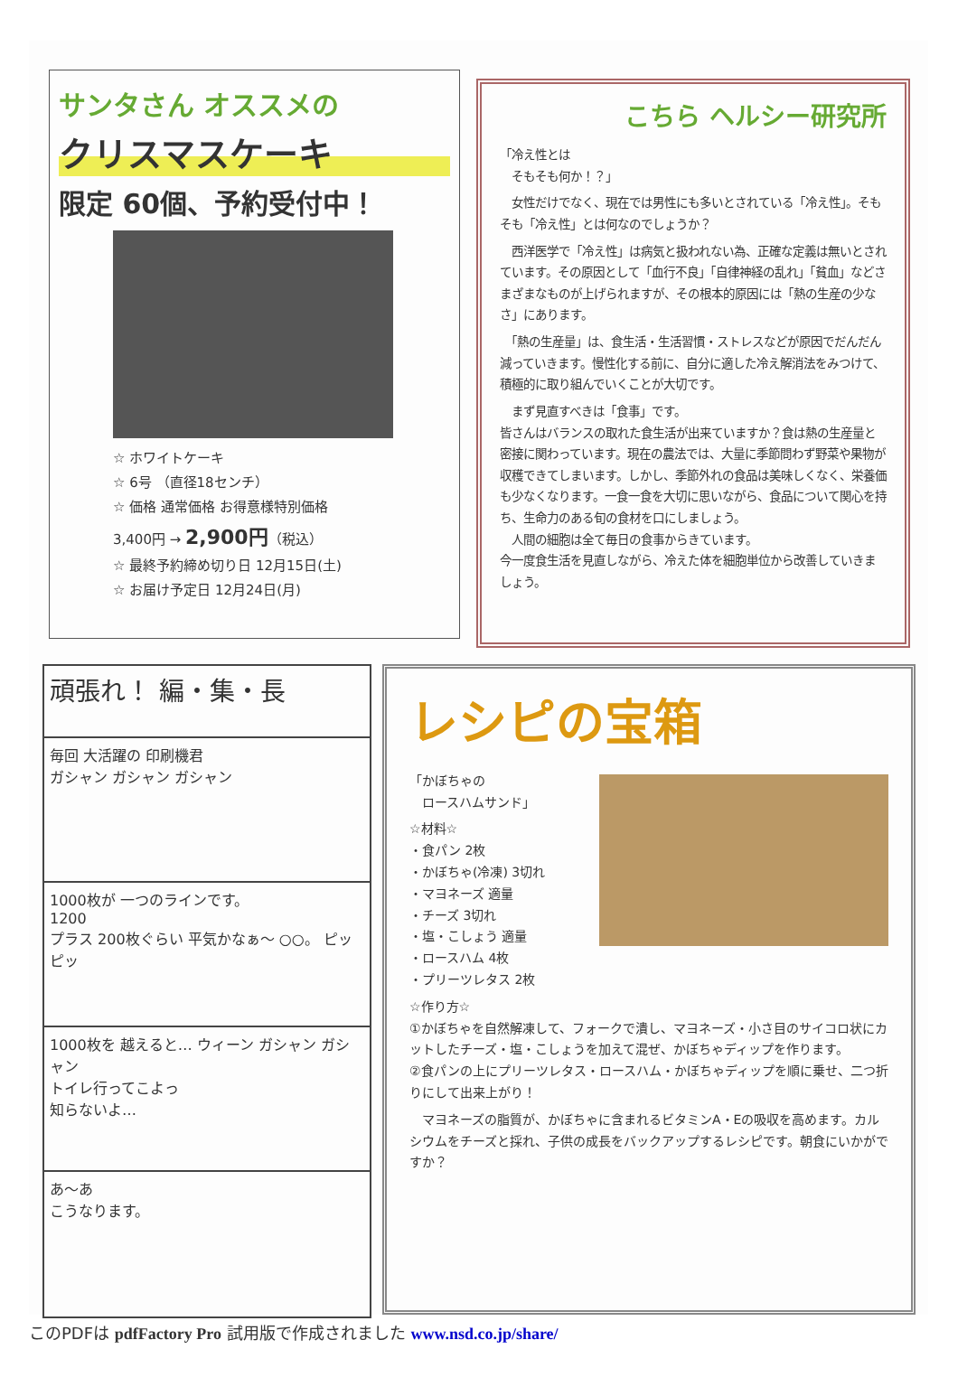サンタさん オススメの
クリスマスケーキ
限定 60個、予約受付中！
☆ ホワイトケーキ
☆ 6号 （直径18センチ）
☆ 価格 通常価格 お得意様特別価格
3,400円 → 2,900円（税込）
☆ 最終予約締め切り日 12月15日(土)
☆ お届け予定日 12月24日(月)
こちら ヘルシー研究所
「冷え性とは
　そもそも何か！？」
　女性だけでなく、現在では男性にも多いとされている「冷え性」。そもそも「冷え性」とは何なのでしょうか？
　西洋医学で「冷え性」は病気と扱われない為、正確な定義は無いとされています。その原因として「血行不良」「自律神経の乱れ」「貧血」などさまざまなものが上げられますが、その根本的原因には「熱の生産の少なさ」にあります。
　「熱の生産量」は、食生活・生活習慣・ストレスなどが原因でだんだん減っていきます。慢性化する前に、自分に適した冷え解消法をみつけて、積極的に取り組んでいくことが大切です。
　まず見直すべきは「食事」です。
皆さんはバランスの取れた食生活が出来ていますか？食は熱の生産量と密接に関わっています。現在の農法では、大量に季節問わず野菜や果物が収穫できてしまいます。しかし、季節外れの食品は美味しくなく、栄養価も少なくなります。一食一食を大切に思いながら、食品について関心を持ち、生命力のある旬の食材を口にしましょう。
　人間の細胞は全て毎日の食事からきています。
今一度食生活を見直しながら、冷えた体を細胞単位から改善していきましょう。
頑張れ！ 編・集・長
毎回 大活躍の 印刷機君
ガシャン ガシャン ガシャン
1000枚が 一つのラインです。
1200
プラス 200枚ぐらい 平気かなぁ～ ○○。 ピッ ピッ
1000枚を 越えると… ウィーン ガシャン ガシャン
トイレ行ってこよっ
知らないよ…
あ～あ
こうなります。
レシピの宝箱
「かぼちゃの
　ロースハムサンド」
☆材料☆
・食パン 2枚
・かぼちゃ(冷凍) 3切れ
・マヨネーズ 適量
・チーズ 3切れ
・塩・こしょう 適量
・ロースハム 4枚
・プリーツレタス 2枚
☆作り方☆
①かぼちゃを自然解凍して、フォークで潰し、マヨネーズ・小さ目のサイコロ状にカットしたチーズ・塩・こしょうを加えて混ぜ、かぼちゃディップを作ります。
②食パンの上にプリーツレタス・ロースハム・かぼちゃディップを順に乗せ、二つ折りにして出来上がり！
　マヨネーズの脂質が、かぼちゃに含まれるビタミンA・Eの吸収を高めます。カルシウムをチーズと採れ、子供の成長をバックアップするレシピです。朝食にいかがですか？
このPDFは pdfFactory Pro 試用版で作成されました www.nsd.co.jp/share/